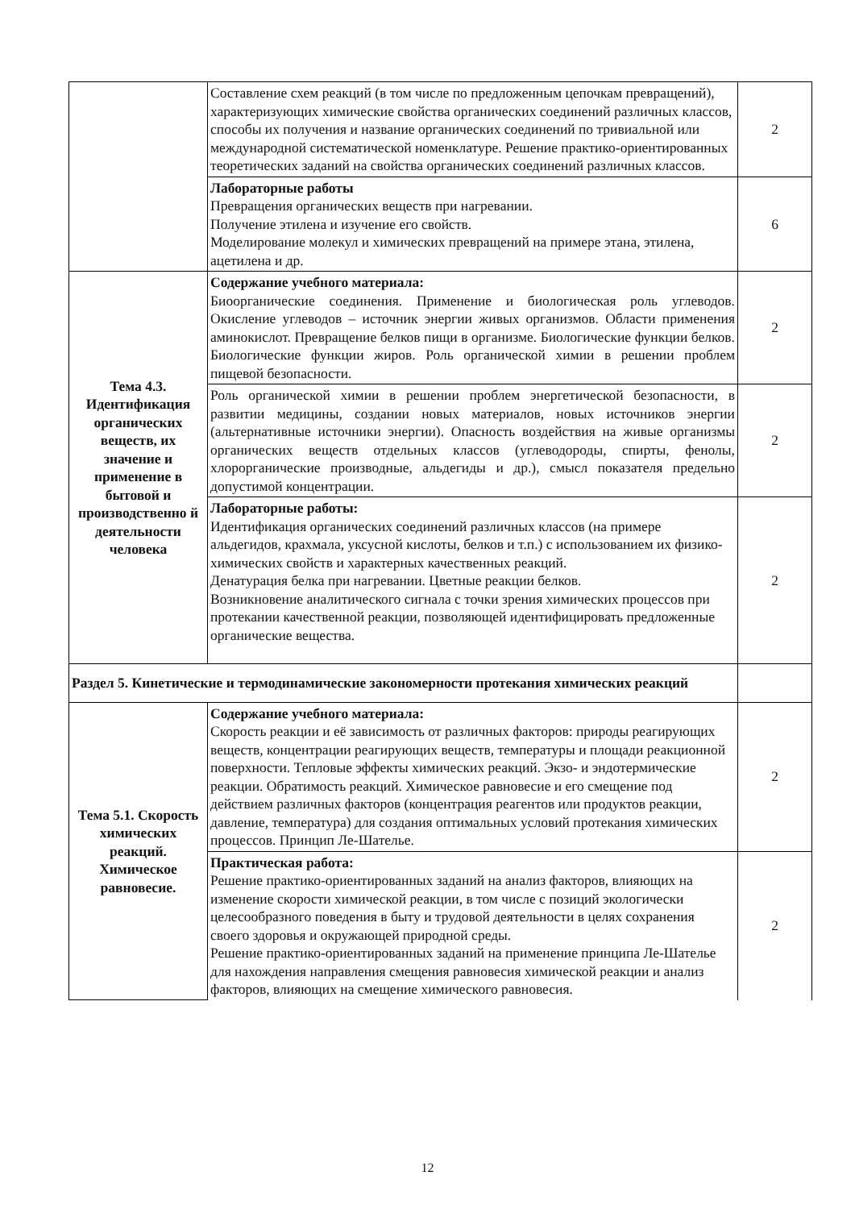| | Составление схем реакций (в том числе по предложенным цепочкам превращений), характеризующих химические свойства органических соединений различных классов, способы их получения и название органических соединений по тривиальной или международной систематической номенклатуре. Решение практико-ориентированных теоретических заданий на свойства органических соединений различных классов. | 2 |
| | Лабораторные работы Превращения органических веществ при нагревании. Получение этилена и изучение его свойств. Моделирование молекул и химических превращений на примере этана, этилена, ацетилена и др. | 6 |
| Тема 4.3. Идентификация органических веществ, их значение и применение в бытовой и производственно й деятельности человека | Содержание учебного материала: Биоорганические соединения. Применение и биологическая роль углеводов. Окисление углеводов – источник энергии живых организмов. Области применения аминокислот. Превращение белков пищи в организме. Биологические функции белков. Биологические функции жиров. Роль органической химии в решении проблем пищевой безопасности. | 2 |
| | Роль органической химии в решении проблем энергетической безопасности, в развитии медицины, создании новых материалов, новых источников энергии (альтернативные источники энергии). Опасность воздействия на живые организмы органических веществ отдельных классов (углеводороды, спирты, фенолы, хлорорганические производные, альдегиды и др.), смысл показателя предельно допустимой концентрации. | 2 |
| | Лабораторные работы: Идентификация органических соединений различных классов (на примере альдегидов, крахмала, уксусной кислоты, белков и т.п.) с использованием их физико-химических свойств и характерных качественных реакций. Денатурация белка при нагревании. Цветные реакции белков. Возникновение аналитического сигнала с точки зрения химических процессов при протекании качественной реакции, позволяющей идентифицировать предложенные органические вещества. | 2 |
| Раздел 5. Кинетические и термодинамические закономерности протекания химических реакций | | |
| Тема 5.1. Скорость химических реакций. Химическое равновесие. | Содержание учебного материала: Скорость реакции и её зависимость от различных факторов: природы реагирующих веществ, концентрации реагирующих веществ, температуры и площади реакционной поверхности. Тепловые эффекты химических реакций. Экзо- и эндотермические реакции. Обратимость реакций. Химическое равновесие и его смещение под действием различных факторов (концентрация реагентов или продуктов реакции, давление, температура) для создания оптимальных условий протекания химических процессов. Принцип Ле-Шателье. | 2 |
| | Практическая работа: Решение практико-ориентированных заданий на анализ факторов, влияющих на изменение скорости химической реакции, в том числе с позиций экологически целесообразного поведения в быту и трудовой деятельности в целях сохранения своего здоровья и окружающей природной среды. Решение практико-ориентированных заданий на применение принципа Ле-Шателье для нахождения направления смещения равновесия химической реакции и анализ факторов, влияющих на смещение химического равновесия. | 2 |
12